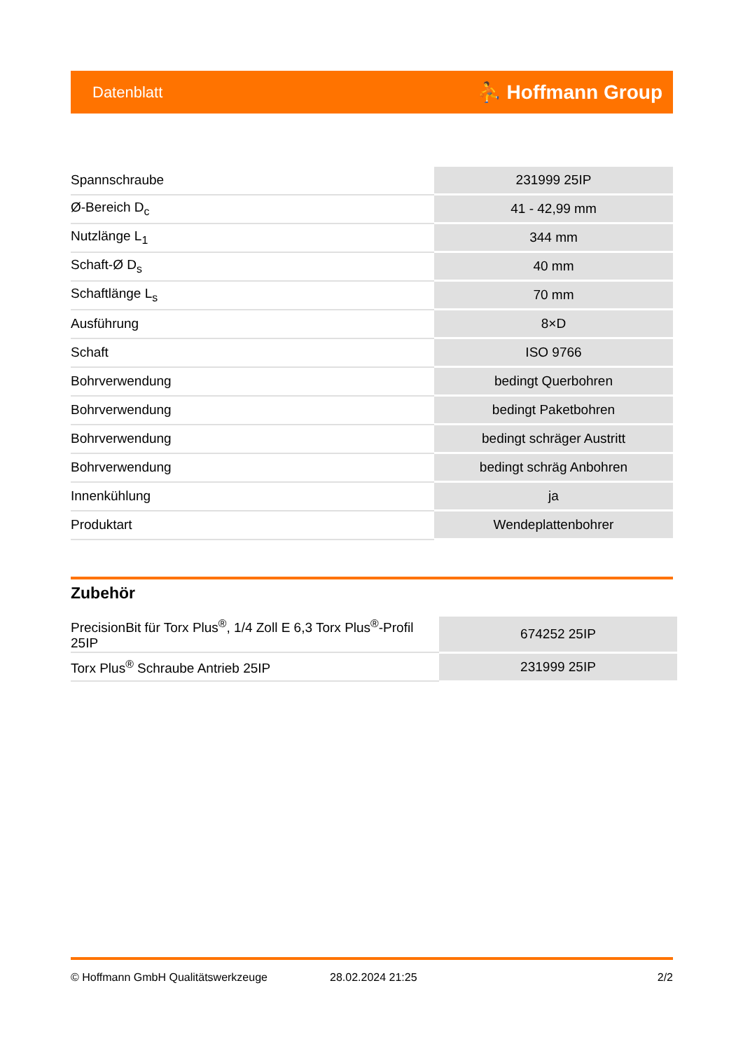Datenblatt ⛹ Hoffmann Group
| Spannschraube | 231999 25IP |
| Ø-Bereich D<sub>c</sub> | 41 - 42,99 mm |
| Nutzlänge L<sub>1</sub> | 344 mm |
| Schaft-Ø D<sub>s</sub> | 40 mm |
| Schaftlänge L<sub>s</sub> | 70 mm |
| Ausführung | 8×D |
| Schaft | ISO 9766 |
| Bohrverwendung | bedingt Querbohren |
| Bohrverwendung | bedingt Paketbohren |
| Bohrverwendung | bedingt schräger Austritt |
| Bohrverwendung | bedingt schräg Anbohren |
| Innenkühlung | ja |
| Produktart | Wendeplattenbohrer |
Zubehör
| PrecisionBit für Torx Plus<sup>®</sup>, 1/4 Zoll E 6,3 Torx Plus<sup>®</sup>-Profil 25IP | 674252 25IP |
| Torx Plus<sup>®</sup> Schraube Antrieb 25IP | 231999 25IP |
© Hoffmann GmbH Qualitätswerkzeuge 28.02.2024 21:25 2/2